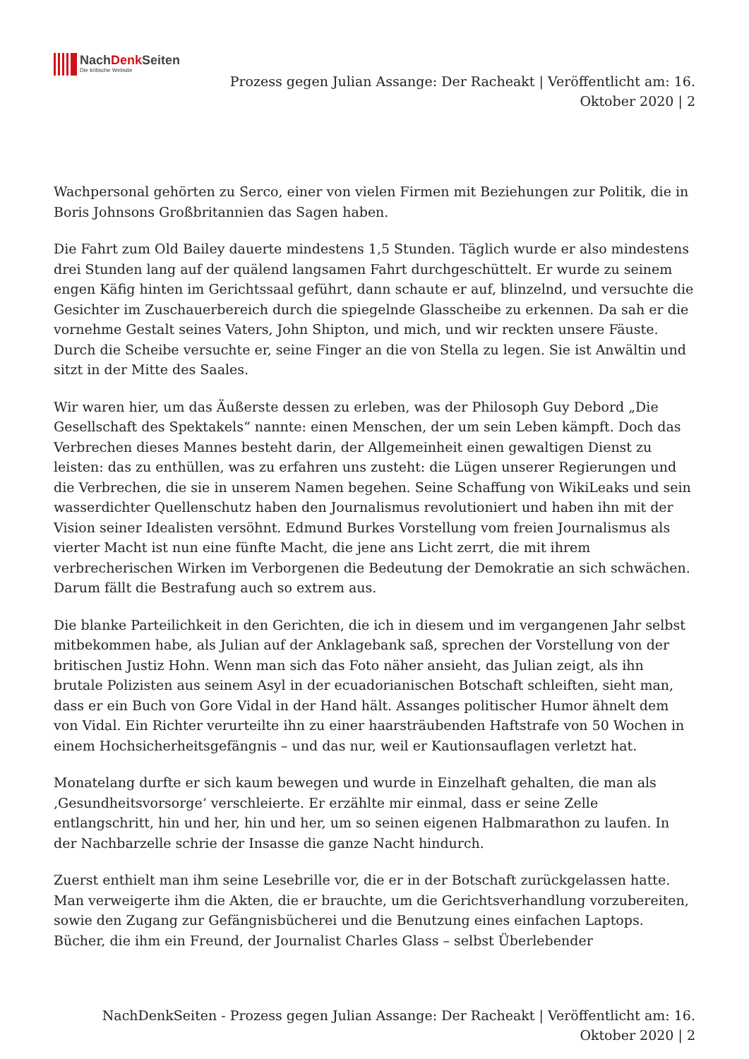NachDenk Seiten
Die kritische Website
Prozess gegen Julian Assange: Der Racheakt | Veröffentlicht am: 16.
Oktober 2020 | 2
Wachpersonal gehörten zu Serco, einer von vielen Firmen mit Beziehungen zur Politik, die in Boris Johnsons Großbritannien das Sagen haben.
Die Fahrt zum Old Bailey dauerte mindestens 1,5 Stunden. Täglich wurde er also mindestens drei Stunden lang auf der quälend langsamen Fahrt durchgeschüttelt. Er wurde zu seinem engen Käfig hinten im Gerichtssaal geführt, dann schaute er auf, blinzelnd, und versuchte die Gesichter im Zuschauerbereich durch die spiegelnde Glasscheibe zu erkennen. Da sah er die vornehme Gestalt seines Vaters, John Shipton, und mich, und wir reckten unsere Fäuste. Durch die Scheibe versuchte er, seine Finger an die von Stella zu legen. Sie ist Anwältin und sitzt in der Mitte des Saales.
Wir waren hier, um das Äußerste dessen zu erleben, was der Philosoph Guy Debord „Die Gesellschaft des Spektakels“ nannte: einen Menschen, der um sein Leben kämpft. Doch das Verbrechen dieses Mannes besteht darin, der Allgemeinheit einen gewaltigen Dienst zu leisten: das zu enthüllen, was zu erfahren uns zusteht: die Lügen unserer Regierungen und die Verbrechen, die sie in unserem Namen begehen. Seine Schaffung von WikiLeaks und sein wasserdichter Quellenschutz haben den Journalismus revolutioniert und haben ihn mit der Vision seiner Idealisten versöhnt. Edmund Burkes Vorstellung vom freien Journalismus als vierter Macht ist nun eine fünfte Macht, die jene ans Licht zerrt, die mit ihrem verbrecherischen Wirken im Verborgenen die Bedeutung der Demokratie an sich schwächen. Darum fällt die Bestrafung auch so extrem aus.
Die blanke Parteilichkeit in den Gerichten, die ich in diesem und im vergangenen Jahr selbst mitbekommen habe, als Julian auf der Anklagebank saß, sprechen der Vorstellung von der britischen Justiz Hohn. Wenn man sich das Foto näher ansieht, das Julian zeigt, als ihn brutale Polizisten aus seinem Asyl in der ecuadorianischen Botschaft schleiften, sieht man, dass er ein Buch von Gore Vidal in der Hand hält. Assanges politischer Humor ähnelt dem von Vidal. Ein Richter verurteilte ihn zu einer haarsträubenden Haftstrafe von 50 Wochen in einem Hochsicherheitsgefängnis – und das nur, weil er Kautionsauflagen verletzt hat.
Monatelang durfte er sich kaum bewegen und wurde in Einzelhaft gehalten, die man als ‚Gesundheitsvorsorge‘ verschleierte. Er erzählte mir einmal, dass er seine Zelle entlangschritt, hin und her, hin und her, um so seinen eigenen Halbmarathon zu laufen. In der Nachbarzelle schrie der Insasse die ganze Nacht hindurch.
Zuerst enthielt man ihm seine Lesebrille vor, die er in der Botschaft zurückgelassen hatte. Man verweigerte ihm die Akten, die er brauchte, um die Gerichtsverhandlung vorzubereiten, sowie den Zugang zur Gefängnisbücherei und die Benutzung eines einfachen Laptops. Bücher, die ihm ein Freund, der Journalist Charles Glass – selbst Überlebender
NachDenkSeiten - Prozess gegen Julian Assange: Der Racheakt | Veröffentlicht am: 16.
Oktober 2020 | 2